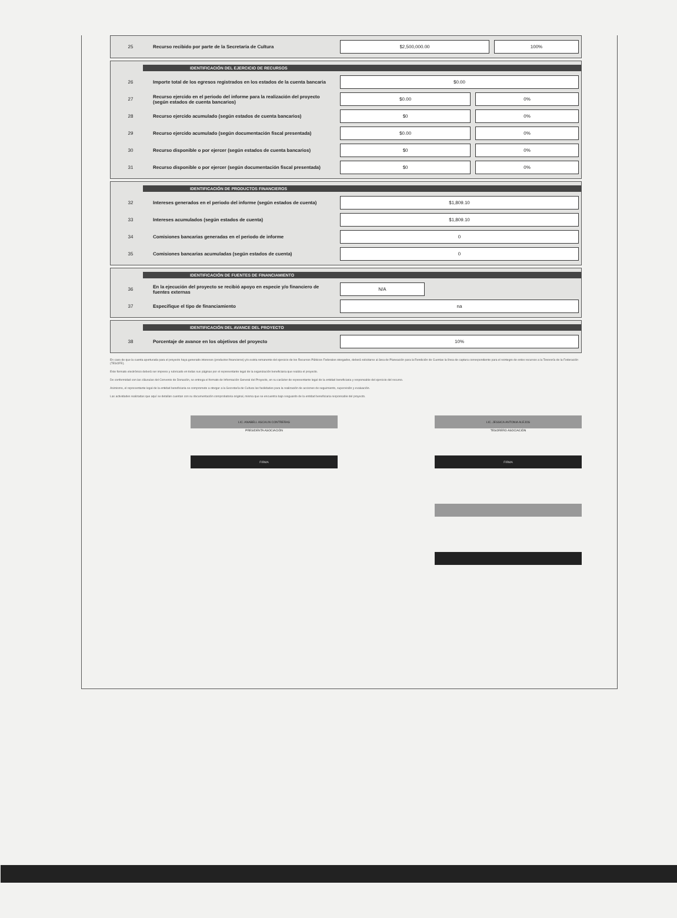| 25 | Recurso recibido por parte de la Secretaría de Cultura | $2,500,000.00 | 100% |
IDENTIFICACIÓN DEL EJERCICIO DE RECURSOS
| 26 | Importe total de los egresos registrados en los estados de la cuenta bancaria | $0.00 | |
| 27 | Recurso ejercido en el periodo del informe para la realización del proyecto (según estados de cuenta bancarios) | $0.00 | 0% |
| 28 | Recurso ejercido acumulado (según estados de cuenta bancarios) | $0 | 0% |
| 29 | Recurso ejercido acumulado (según documentación fiscal presentada) | $0.00 | 0% |
| 30 | Recurso disponible o por ejercer (según estados de cuenta bancarios) | $0 | 0% |
| 31 | Recurso disponible o por ejercer (según documentación fiscal presentada) | $0 | 0% |
IDENTIFICACIÓN DE PRODUCTOS FINANCIEROS
| 32 | Intereses generados en el periodo del informe (según estados de cuenta) | $1,809.10 |
| 33 | Intereses acumulados (según estados de cuenta) | $1,809.10 |
| 34 | Comisiones bancarias generadas en el periodo de informe | 0 |
| 35 | Comisiones bancarias acumuladas (según estados de cuenta) | 0 |
IDENTIFICACIÓN DE FUENTES DE FINANCIAMIENTO
| 36 | En la ejecución del proyecto se recibió apoyo en especie y/o financiero de fuentes externas | N/A |
| 37 | Especifique el tipo de financiamiento | na |
IDENTIFICACIÓN DEL AVANCE DEL PROYECTO
| 38 | Porcentaje de avance en los objetivos del proyecto | 10% |
En caso de que la cuenta aperturada para el proyecto haya generado intereses (productos financieros) y/o exista remanente del ejercicio de los Recursos Públicos Federales otorgados, deberá solicitarse al área de Planeación para la Rendición de Cuentas la línea de captura correspondiente para el reintegro de estos recursos a la Tesorería de la Federación (TESOFE).
Este formato electrónico deberá ser impreso y rubricado en todas sus páginas por el representante legal de la organización beneficiaria que realiza el proyecto.
De conformidad con las cláusulas del Convenio de Donación, se entrega el formato de Información General del Proyecto, en su carácter de representante legal de la entidad beneficiaria y responsable del ejercicio del recurso.
Asimismo, el representante legal de la entidad beneficiaria se compromete a otorgar a la Secretaría de Cultura las facilidades para la realización de acciones de seguimiento, supervisión y evaluación.
Las actividades realizadas que aquí se detallan cuentan con su documentación comprobatoria original, misma que se encuentra bajo resguardo de la entidad beneficiaria responsable del proyecto.
LIC. ANABELL ASCALIN CONTRERAS
PRESIDENTA ASOCIACIÓN
FIRMA
LIC. JESSICA ANTONIA ALEJOS
TESORERO ASOCIACIÓN
FIRMA